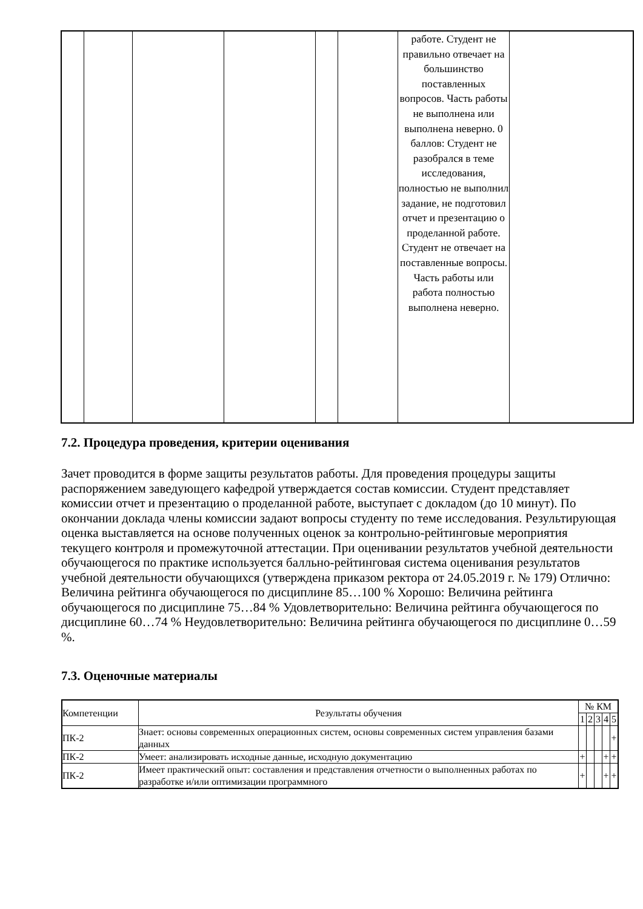| | | | | | | работе. Студент не правильно отвечает на большинство поставленных вопросов. Часть работы не выполнена или выполнена неверно. 0 баллов: Студент не разобрался в теме исследования, полностью не выполнил задание, не подготовил отчет и презентацию о проделанной работе. Студент не отвечает на поставленные вопросы. Часть работы или работа полностью выполнена неверно. | |
7.2. Процедура проведения, критерии оценивания
Зачет проводится в форме защиты результатов работы. Для проведения процедуры защиты распоряжением заведующего кафедрой утверждается состав комиссии. Студент представляет комиссии отчет и презентацию о проделанной работе, выступает с докладом (до 10 минут). По окончании доклада члены комиссии задают вопросы студенту по теме исследования. Результирующая оценка выставляется на основе полученных оценок за контрольно-рейтинговые мероприятия текущего контроля и промежуточной аттестации. При оценивании результатов учебной деятельности обучающегося по практике используется балльно-рейтинговая система оценивания результатов учебной деятельности обучающихся (утверждена приказом ректора от 24.05.2019 г. № 179) Отлично: Величина рейтинга обучающегося по дисциплине 85…100 % Хорошо: Величина рейтинга обучающегося по дисциплине 75…84 % Удовлетворительно: Величина рейтинга обучающегося по дисциплине 60…74 % Неудовлетворительно: Величина рейтинга обучающегося по дисциплине 0…59 %.
7.3. Оценочные материалы
| Компетенции | Результаты обучения | № КМ | | | | |
| --- | --- | --- | --- | --- | --- | --- |
| | | 1 | 2 | 3 | 4 | 5 |
| ПК-2 | Знает: основы современных операционных систем, основы современных систем управления базами данных | | | | | + |
| ПК-2 | Умеет: анализировать исходные данные, исходную документацию | + | | | + | + |
| ПК-2 | Имеет практический опыт: составления и представления отчетности о выполненных работах по разработке и/или оптимизации программного | + | | | + | + |